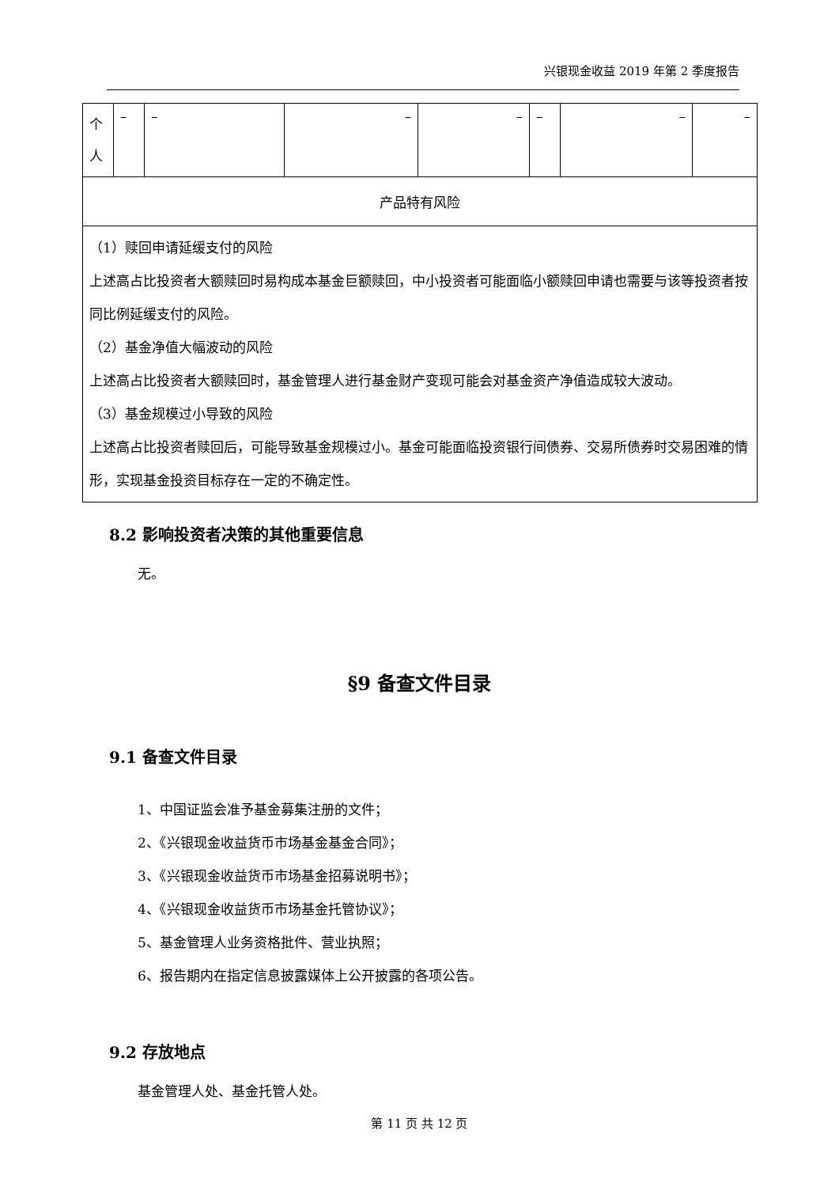兴银现金收益 2019 年第 2 季度报告
| 个 人 | – | – | – | – | – | – | – |
| 产品特有风险 | | | | | | | |
| （1）赎回申请延缓支付的风险 上述高占比投资者大额赎回时易构成本基金巨额赎回，中小投资者可能面临小额赎回申请也需要与该等投资者按同比例延缓支付的风险。 （2）基金净值大幅波动的风险 上述高占比投资者大额赎回时，基金管理人进行基金财产变现可能会对基金资产净值造成较大波动。 （3）基金规模过小导致的风险 上述高占比投资者赎回后，可能导致基金规模过小。基金可能面临投资银行间债券、交易所债券时交易困难的情形，实现基金投资目标存在一定的不确定性。 | | | | | | | |
8.2 影响投资者决策的其他重要信息
无。
§9 备查文件目录
9.1 备查文件目录
1、中国证监会准予基金募集注册的文件；
2、《兴银现金收益货币市场基金基金合同》；
3、《兴银现金收益货币市场基金招募说明书》；
4、《兴银现金收益货币市场基金托管协议》；
5、基金管理人业务资格批件、营业执照；
6、报告期内在指定信息披露媒体上公开披露的各项公告。
9.2 存放地点
基金管理人处、基金托管人处。
第 11 页 共 12 页